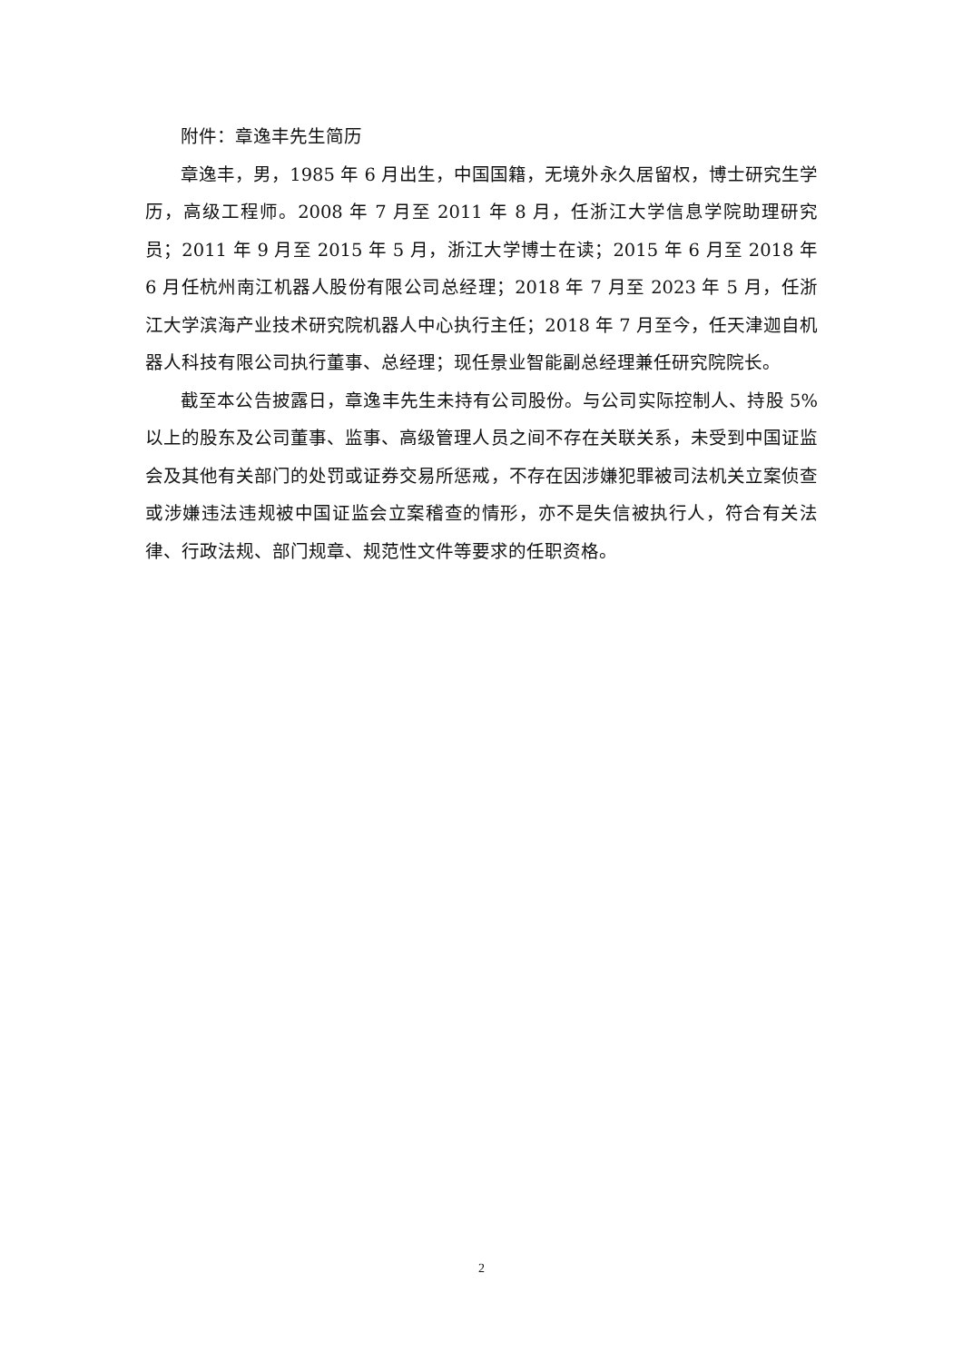附件：章逸丰先生简历
章逸丰，男，1985 年 6 月出生，中国国籍，无境外永久居留权，博士研究生学历，高级工程师。2008 年 7 月至 2011 年 8 月，任浙江大学信息学院助理研究员；2011 年 9 月至 2015 年 5 月，浙江大学博士在读；2015 年 6 月至 2018 年 6 月任杭州南江机器人股份有限公司总经理；2018 年 7 月至 2023 年 5 月，任浙江大学滨海产业技术研究院机器人中心执行主任；2018 年 7 月至今，任天津迦自机器人科技有限公司执行董事、总经理；现任景业智能副总经理兼任研究院院长。
截至本公告披露日，章逸丰先生未持有公司股份。与公司实际控制人、持股 5%以上的股东及公司董事、监事、高级管理人员之间不存在关联关系，未受到中国证监会及其他有关部门的处罚或证券交易所惩戒，不存在因涉嫌犯罪被司法机关立案侦查或涉嫌违法违规被中国证监会立案稽查的情形，亦不是失信被执行人，符合有关法律、行政法规、部门规章、规范性文件等要求的任职资格。
2